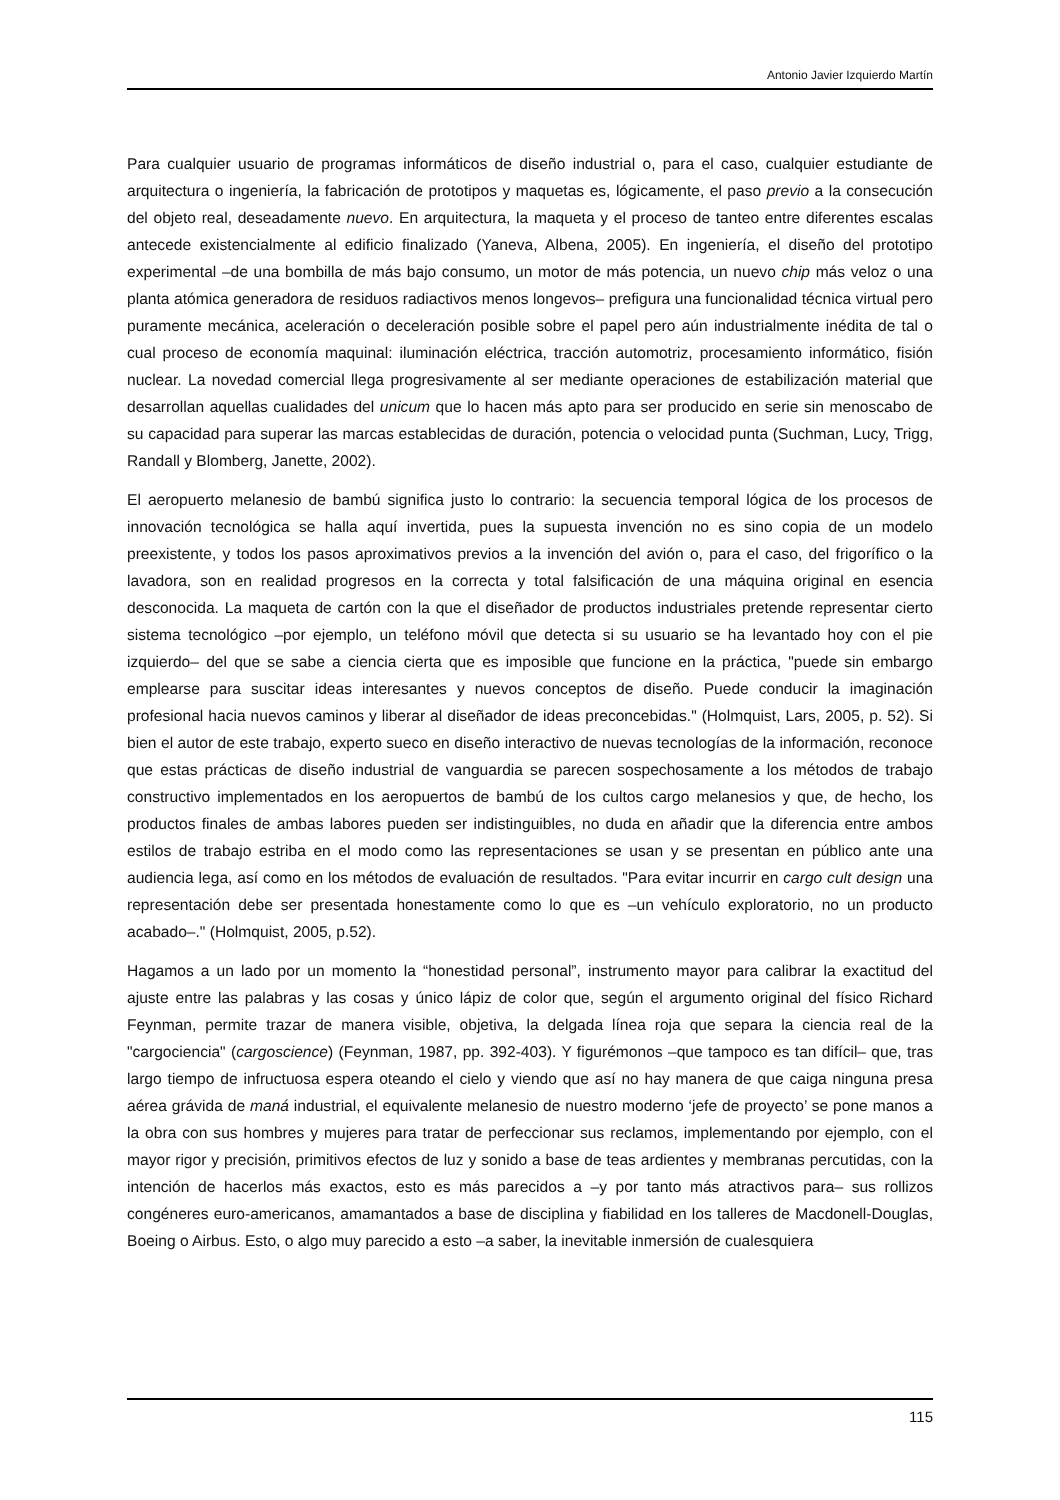Antonio Javier Izquierdo Martín
Para cualquier usuario de programas informáticos de diseño industrial o, para el caso, cualquier estudiante de arquitectura o ingeniería, la fabricación de prototipos y maquetas es, lógicamente, el paso previo a la consecución del objeto real, deseadamente nuevo. En arquitectura, la maqueta y el proceso de tanteo entre diferentes escalas antecede existencialmente al edificio finalizado (Yaneva, Albena, 2005). En ingeniería, el diseño del prototipo experimental –de una bombilla de más bajo consumo, un motor de más potencia, un nuevo chip más veloz o una planta atómica generadora de residuos radiactivos menos longevos– prefigura una funcionalidad técnica virtual pero puramente mecánica, aceleración o deceleración posible sobre el papel pero aún industrialmente inédita de tal o cual proceso de economía maquinal: iluminación eléctrica, tracción automotriz, procesamiento informático, fisión nuclear. La novedad comercial llega progresivamente al ser mediante operaciones de estabilización material que desarrollan aquellas cualidades del unicum que lo hacen más apto para ser producido en serie sin menoscabo de su capacidad para superar las marcas establecidas de duración, potencia o velocidad punta (Suchman, Lucy, Trigg, Randall y Blomberg, Janette, 2002).
El aeropuerto melanesio de bambú significa justo lo contrario: la secuencia temporal lógica de los procesos de innovación tecnológica se halla aquí invertida, pues la supuesta invención no es sino copia de un modelo preexistente, y todos los pasos aproximativos previos a la invención del avión o, para el caso, del frigorífico o la lavadora, son en realidad progresos en la correcta y total falsificación de una máquina original en esencia desconocida. La maqueta de cartón con la que el diseñador de productos industriales pretende representar cierto sistema tecnológico –por ejemplo, un teléfono móvil que detecta si su usuario se ha levantado hoy con el pie izquierdo– del que se sabe a ciencia cierta que es imposible que funcione en la práctica, "puede sin embargo emplearse para suscitar ideas interesantes y nuevos conceptos de diseño. Puede conducir la imaginación profesional hacia nuevos caminos y liberar al diseñador de ideas preconcebidas." (Holmquist, Lars, 2005, p. 52). Si bien el autor de este trabajo, experto sueco en diseño interactivo de nuevas tecnologías de la información, reconoce que estas prácticas de diseño industrial de vanguardia se parecen sospechosamente a los métodos de trabajo constructivo implementados en los aeropuertos de bambú de los cultos cargo melanesios y que, de hecho, los productos finales de ambas labores pueden ser indistinguibles, no duda en añadir que la diferencia entre ambos estilos de trabajo estriba en el modo como las representaciones se usan y se presentan en público ante una audiencia lega, así como en los métodos de evaluación de resultados. "Para evitar incurrir en cargo cult design una representación debe ser presentada honestamente como lo que es –un vehículo exploratorio, no un producto acabado–." (Holmquist, 2005, p.52).
Hagamos a un lado por un momento la “honestidad personal”, instrumento mayor para calibrar la exactitud del ajuste entre las palabras y las cosas y único lápiz de color que, según el argumento original del físico Richard Feynman, permite trazar de manera visible, objetiva, la delgada línea roja que separa la ciencia real de la "cargociencia" (cargoscience) (Feynman, 1987, pp. 392-403). Y figurémonos –que tampoco es tan difícil– que, tras largo tiempo de infructuosa espera oteando el cielo y viendo que así no hay manera de que caiga ninguna presa aérea grávida de maná industrial, el equivalente melanesio de nuestro moderno ‘jefe de proyecto’ se pone manos a la obra con sus hombres y mujeres para tratar de perfeccionar sus reclamos, implementando por ejemplo, con el mayor rigor y precisión, primitivos efectos de luz y sonido a base de teas ardientes y membranas percutidas, con la intención de hacerlos más exactos, esto es más parecidos a –y por tanto más atractivos para– sus rollizos congéneres euro-americanos, amamantados a base de disciplina y fiabilidad en los talleres de Macdonell-Douglas, Boeing o Airbus. Esto, o algo muy parecido a esto –a saber, la inevitable inmersión de cualesquiera
115